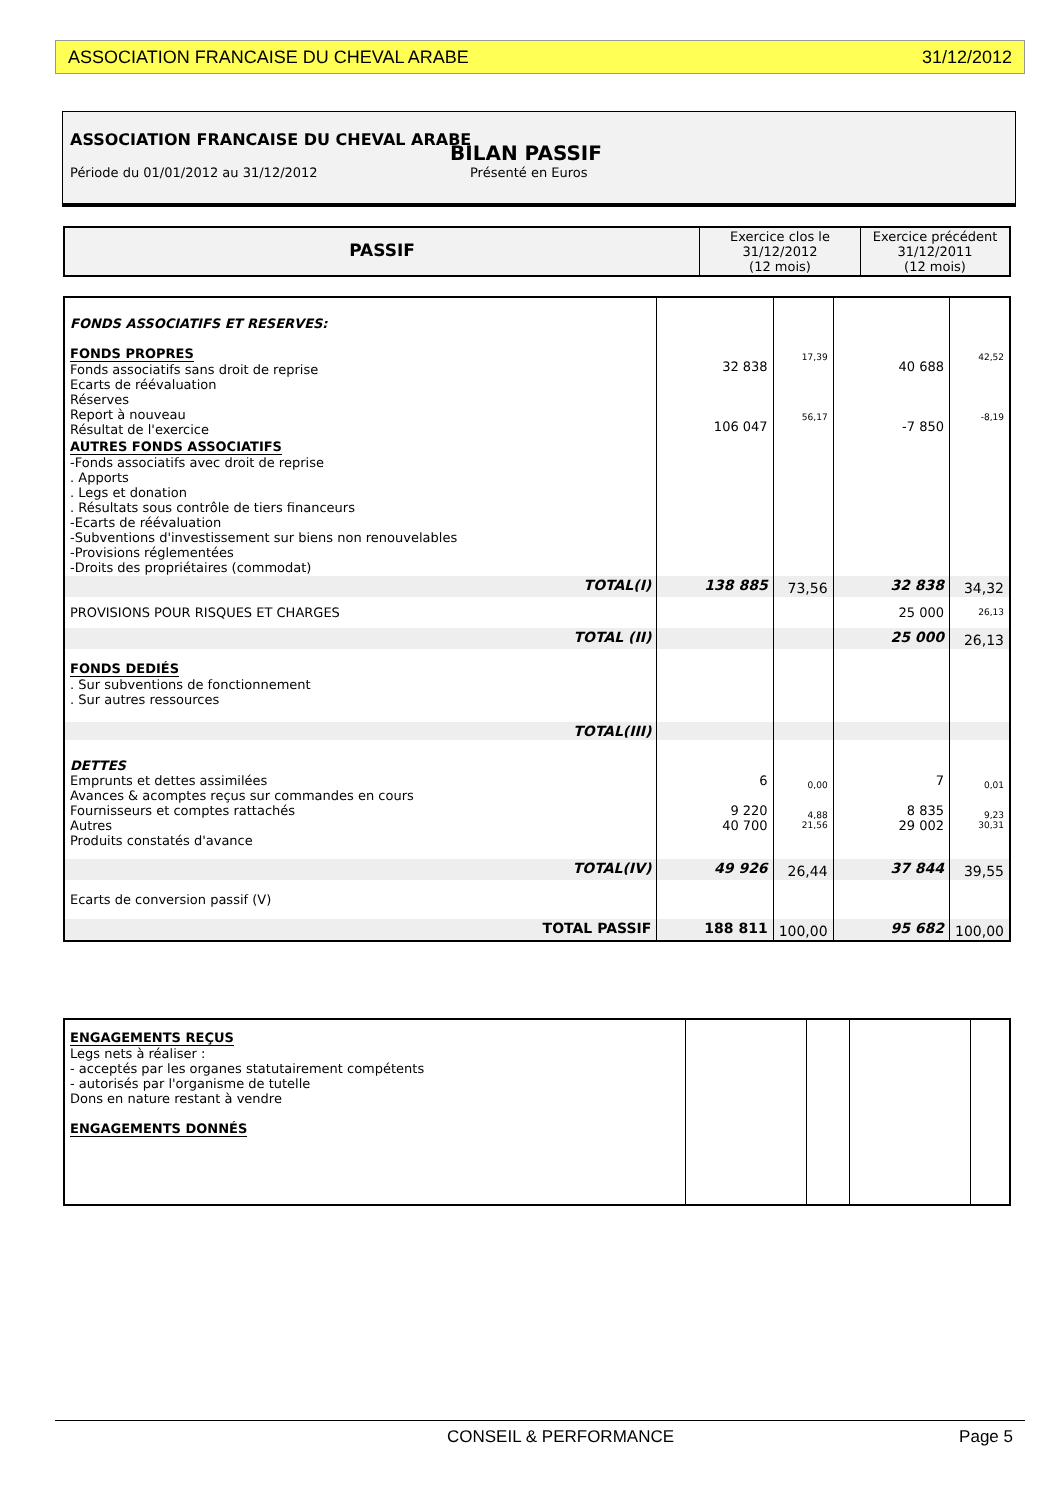ASSOCIATION FRANCAISE DU CHEVAL ARABE 31/12/2012
ASSOCIATION FRANCAISE DU CHEVAL ARABE
BILAN PASSIF
Période du 01/01/2012 au 31/12/2012 Présenté en Euros
| PASSIF | Exercice clos le 31/12/2012 (12 mois) | Exercice précédent 31/12/2011 (12 mois) |
| --- | --- | --- |
| FONDS ASSOCIATIFS ET RESERVES: FONDS PROPRES Fonds associatifs sans droit de reprise Ecarts de réévaluation Réserves Report à nouveau Résultat de l'exercice | 32 838 106 047 | 17,39 56,17 | 40 688 -7 850 | 42,52 -8,19 |
| AUTRES FONDS ASSOCIATIFS -Fonds associatifs avec droit de reprise . Apports . Legs et donation . Résultats sous contrôle de tiers financeurs -Ecarts de réévaluation -Subventions d'investissement sur biens non renouvelables -Provisions réglementées -Droits des propriétaires (commodat) | | | | |
| TOTAL(I) | 138 885 | 73,56 | 32 838 | 34,32 |
| PROVISIONS POUR RISQUES ET CHARGES | | | 25 000 | 26,13 |
| TOTAL (II) | | | 25 000 | 26,13 |
| FONDS DEDIÉS . Sur subventions de fonctionnement . Sur autres ressources | | | | |
| TOTAL(III) | | | | |
| DETTES Emprunts et dettes assimilées Avances & acomptes reçus sur commandes en cours Fournisseurs et comptes rattachés Autres Produits constatés d'avance | 6 9 220 40 700 | 0,00 4,88 21,56 | 7 8 835 29 002 | 0,01 9,23 30,31 |
| TOTAL(IV) | 49 926 | 26,44 | 37 844 | 39,55 |
| Ecarts de conversion passif (V) | | | | |
| TOTAL PASSIF | 188 811 | 100,00 | 95 682 | 100,00 |
| ENGAGEMENTS REÇUS Legs nets à réaliser : - acceptés par les organes statutairement compétents - autorisés par l'organisme de tutelle Dons en nature restant à vendre ENGAGEMENTS DONNÉS | | | | |
CONSEIL & PERFORMANCE Page 5